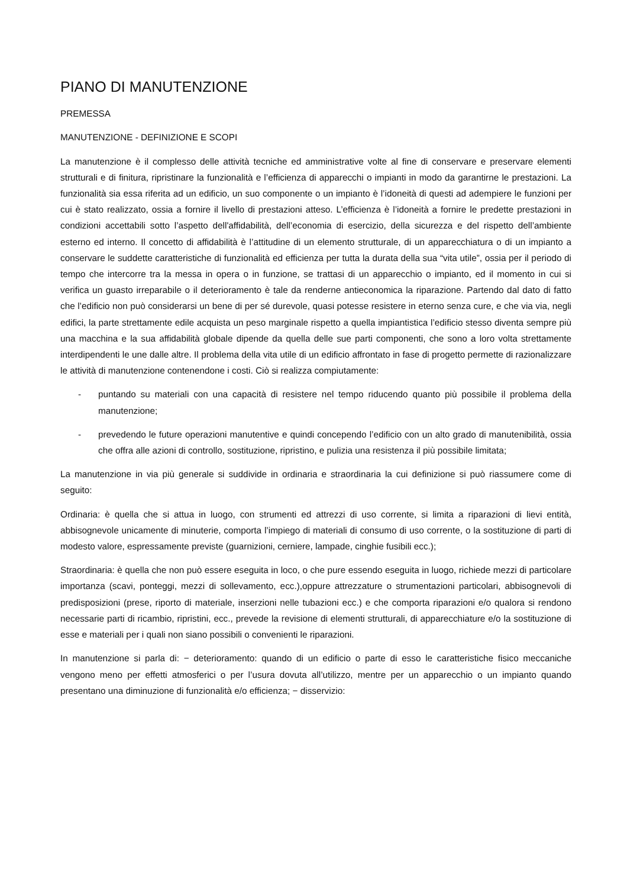PIANO DI MANUTENZIONE
PREMESSA
MANUTENZIONE - DEFINIZIONE E SCOPI
La manutenzione è il complesso delle attività tecniche ed amministrative volte al fine di conservare e preservare elementi strutturali e di finitura, ripristinare la funzionalità e l’efficienza di apparecchi o impianti in modo da garantirne le prestazioni. La funzionalità sia essa riferita ad un edificio, un suo componente o un impianto è l’idoneità di questi ad adempiere le funzioni per cui è stato realizzato, ossia a fornire il livello di prestazioni atteso. L’efficienza è l’idoneità a fornire le predette prestazioni in condizioni accettabili sotto l’aspetto dell'affidabilità, dell’economia di esercizio, della sicurezza e del rispetto dell’ambiente esterno ed interno. Il concetto di affidabilità è l’attitudine di un elemento strutturale, di un apparecchiatura o di un impianto a conservare le suddette caratteristiche di funzionalità ed efficienza per tutta la durata della sua “vita utile”, ossia per il periodo di tempo che intercorre tra la messa in opera o in funzione, se trattasi di un apparecchio o impianto, ed il momento in cui si verifica un guasto irreparabile o il deterioramento è tale da renderne antieconomica la riparazione. Partendo dal dato di fatto che l’edificio non può considerarsi un bene di per sé durevole, quasi potesse resistere in eterno senza cure, e che via via, negli edifici, la parte strettamente edile acquista un peso marginale rispetto a quella impiantistica l’edificio stesso diventa sempre più una macchina e la sua affidabilità globale dipende da quella delle sue parti componenti, che sono a loro volta strettamente interdipendenti le une dalle altre. Il problema della vita utile di un edificio affrontato in fase di progetto permette di razionalizzare le attività di manutenzione contenendone i costi. Ciò si realizza compiutamente:
- puntando su materiali con una capacità di resistere nel tempo riducendo quanto più possibile il problema della manutenzione;
- prevedendo le future operazioni manutentive e quindi concependo l’edificio con un alto grado di manutenibilità, ossia che offra alle azioni di controllo, sostituzione, ripristino, e pulizia una resistenza il più possibile limitata;
La manutenzione in via più generale si suddivide in ordinaria e straordinaria la cui definizione si può riassumere come di seguito:
Ordinaria: è quella che si attua in luogo, con strumenti ed attrezzi di uso corrente, si limita a riparazioni di lievi entità, abbisognevole unicamente di minuterie, comporta l’impiego di materiali di consumo di uso corrente, o la sostituzione di parti di modesto valore, espressamente previste (guarnizioni, cerniere, lampade, cinghie fusibili ecc.);
Straordinaria: è quella che non può essere eseguita in loco, o che pure essendo eseguita in luogo, richiede mezzi di particolare importanza (scavi, ponteggi, mezzi di sollevamento, ecc.),oppure attrezzature o strumentazioni particolari, abbisognevoli di predisposizioni (prese, riporto di materiale, inserzioni nelle tubazioni ecc.) e che comporta riparazioni e/o qualora si rendono necessarie parti di ricambio, ripristini, ecc., prevede la revisione di elementi strutturali, di apparecchiature e/o la sostituzione di esse e materiali per i quali non siano possibili o convenienti le riparazioni.
In manutenzione si parla di: − deterioramento: quando di un edificio o parte di esso le caratteristiche fisico meccaniche vengono meno per effetti atmosferici o per l’usura dovuta all’utilizzo, mentre per un apparecchio o un impianto quando presentano una diminuzione di funzionalità e/o efficienza; − disservizio: